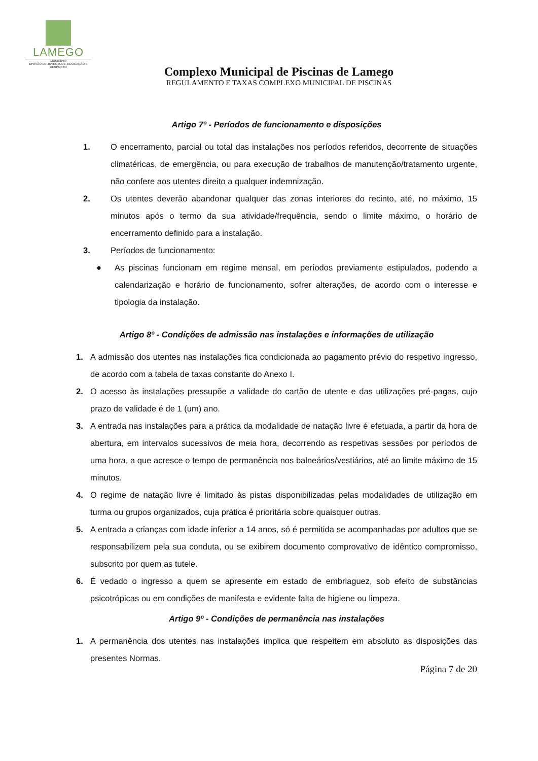LAMEGO
MUNICÍPIO
DIVISÃO DE JUVENTUDE, EDUCAÇÃO E DESPORTO
Complexo Municipal de Piscinas de Lamego
REGULAMENTO E TAXAS COMPLEXO MUNICIPAL DE PISCINAS
Artigo 7º - Períodos de funcionamento e disposições
1. O encerramento, parcial ou total das instalações nos períodos referidos, decorrente de situações climatéricas, de emergência, ou para execução de trabalhos de manutenção/tratamento urgente, não confere aos utentes direito a qualquer indemnização.
2. Os utentes deverão abandonar qualquer das zonas interiores do recinto, até, no máximo, 15 minutos após o termo da sua atividade/frequência, sendo o limite máximo, o horário de encerramento definido para a instalação.
3. Períodos de funcionamento:
● As piscinas funcionam em regime mensal, em períodos previamente estipulados, podendo a calendarização e horário de funcionamento, sofrer alterações, de acordo com o interesse e tipologia da instalação.
Artigo 8º - Condições de admissão nas instalações e informações de utilização
1. A admissão dos utentes nas instalações fica condicionada ao pagamento prévio do respetivo ingresso, de acordo com a tabela de taxas constante do Anexo I.
2. O acesso às instalações pressupõe a validade do cartão de utente e das utilizações pré-pagas, cujo prazo de validade é de 1 (um) ano.
3. A entrada nas instalações para a prática da modalidade de natação livre é efetuada, a partir da hora de abertura, em intervalos sucessivos de meia hora, decorrendo as respetivas sessões por períodos de uma hora, a que acresce o tempo de permanência nos balneários/vestiários, até ao limite máximo de 15 minutos.
4. O regime de natação livre é limitado às pistas disponibilizadas pelas modalidades de utilização em turma ou grupos organizados, cuja prática é prioritária sobre quaisquer outras.
5. A entrada a crianças com idade inferior a 14 anos, só é permitida se acompanhadas por adultos que se responsabilizem pela sua conduta, ou se exibirem documento comprovativo de idêntico compromisso, subscrito por quem as tutele.
6. É vedado o ingresso a quem se apresente em estado de embriaguez, sob efeito de substâncias psicotrópicas ou em condições de manifesta e evidente falta de higiene ou limpeza.
Artigo 9º - Condições de permanência nas instalações
1. A permanência dos utentes nas instalações implica que respeitem em absoluto as disposições das presentes Normas.
Página 7 de 20